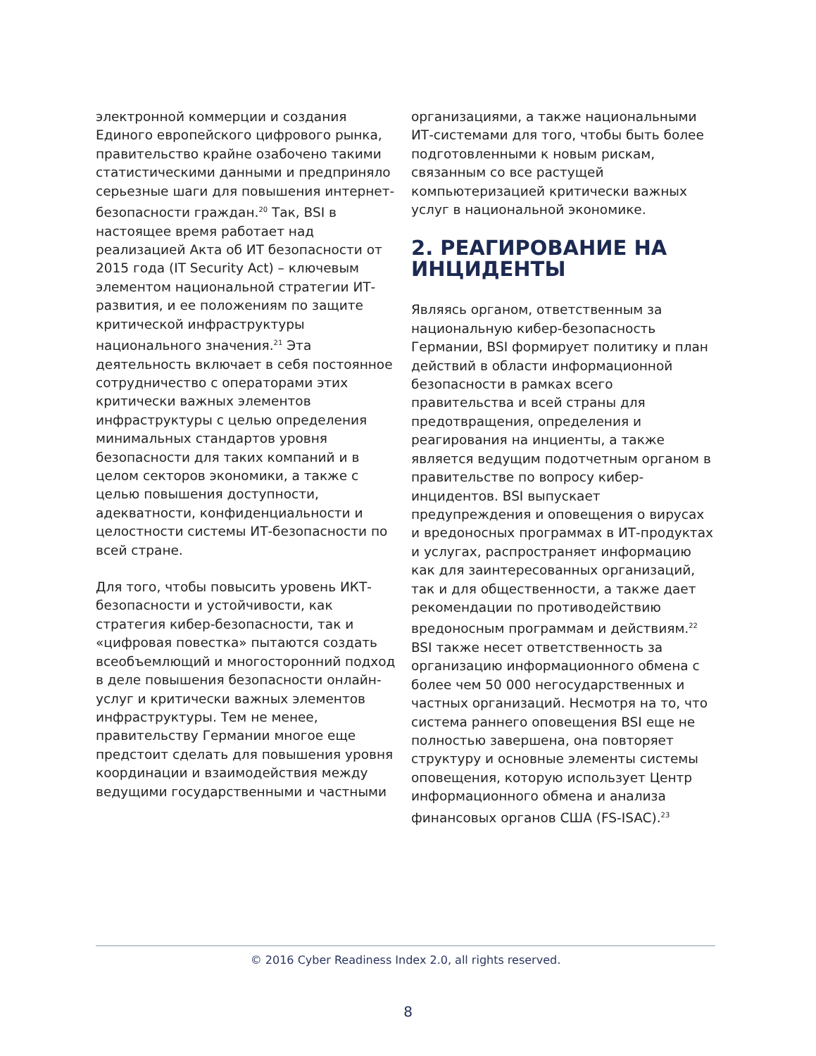электронной коммерции и создания Единого европейского цифрового рынка, правительство крайне озабочено такими статистическими данными и предприняло серьезные шаги для повышения интернет-безопасности граждан.<sup>20</sup> Так, BSI в настоящее время работает над реализацией Акта об ИТ безопасности от 2015 года (IT Security Act) – ключевым элементом национальной стратегии ИТ-развития, и ее положениям по защите критической инфраструктуры национального значения.<sup>21</sup> Эта деятельность включает в себя постоянное сотрудничество с операторами этих критически важных элементов инфраструктуры с целью определения минимальных стандартов уровня безопасности для таких компаний и в целом секторов экономики, а также с целью повышения доступности, адекватности, конфиденциальности и целостности системы ИТ-безопасности по всей стране.
Для того, чтобы повысить уровень ИКТ-безопасности и устойчивости, как стратегия кибер-безопасности, так и «цифровая повестка» пытаются создать всеобъемлющий и многосторонний подход в деле повышения безопасности онлайн-услуг и критически важных элементов инфраструктуры. Тем не менее, правительству Германии многое еще предстоит сделать для повышения уровня координации и взаимодействия между ведущими государственными и частными
организациями, а также национальными ИТ-системами для того, чтобы быть более подготовленными к новым рискам, связанным со все растущей компьютеризацией критически важных услуг в национальной экономике.
2. РЕАГИРОВАНИЕ НА ИНЦИДЕНТЫ
Являясь органом, ответственным за национальную кибер-безопасность Германии, BSI формирует политику и план действий в области информационной безопасности в рамках всего правительства и всей страны для предотвращения, определения и реагирования на инциенты, а также является ведущим подотчетным органом в правительстве по вопросу кибер-инцидентов. BSI выпускает предупреждения и оповещения о вирусах и вредоносных программах в ИТ-продуктах и услугах, распространяет информацию как для заинтересованных организаций, так и для общественности, а также дает рекомендации по противодействию вредоносным программам и действиям.<sup>22</sup> BSI также несет ответственность за организацию информационного обмена с более чем 50 000 негосударственных и частных организаций. Несмотря на то, что система раннего оповещения BSI еще не полностью завершена, она повторяет структуру и основные элементы системы оповещения, которую использует Центр информационного обмена и анализа финансовых органов США (FS-ISAC).<sup>23</sup>
© 2016 Cyber Readiness Index 2.0, all rights reserved.
8